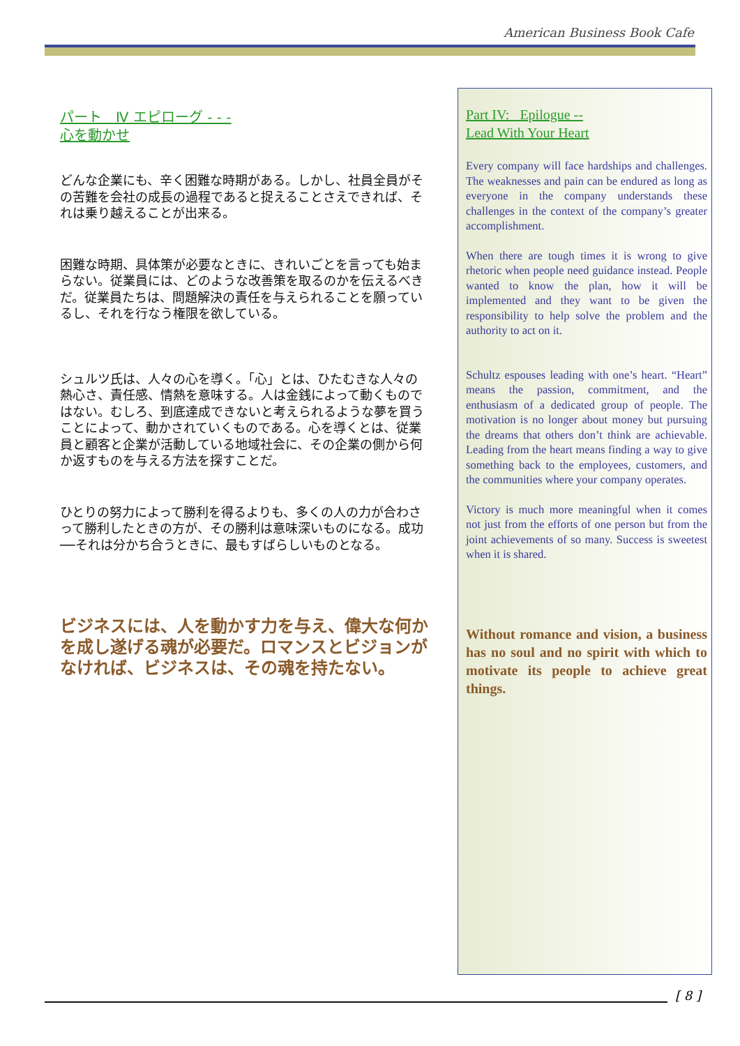American Business Book Cafe
パート　Ⅳ エピローグ - - -
心を動かせ
どんな企業にも、辛く困難な時期がある。しかし、社員全員がその苦難を会社の成長の過程であると捉えることさえできれば、それは乗り越えることが出来る。
困難な時期、具体策が必要なときに、きれいごとを言っても始まらない。従業員には、どのような改善策を取るのかを伝えるべきだ。従業員たちは、問題解決の責任を与えられることを願っているし、それを行なう権限を欲している。
シュルツ氏は、人々の心を導く。「心」とは、ひたむきな人々の熱心さ、責任感、情熱を意味する。人は金銭によって動くものではない。むしろ、到底達成できないと考えられるような夢を買うことによって、動かされていくものである。心を導くとは、従業員と顧客と企業が活動している地域社会に、その企業の側から何か返すものを与える方法を探すことだ。
ひとりの努力によって勝利を得るよりも、多くの人の力が合わさって勝利したときの方が、その勝利は意味深いものになる。成功──それは分かち合うときに、最もすばらしいものとなる。
ビジネスには、人を動かす力を与え、偉大な何かを成し遂げる魂が必要だ。ロマンスとビジョンがなければ、ビジネスは、その魂を持たない。
Part IV: Epilogue --
Lead With Your Heart
Every company will face hardships and challenges. The weaknesses and pain can be endured as long as everyone in the company understands these challenges in the context of the company’s greater accomplishment.
When there are tough times it is wrong to give rhetoric when people need guidance instead. People wanted to know the plan, how it will be implemented and they want to be given the responsibility to help solve the problem and the authority to act on it.
Schultz espouses leading with one’s heart. “Heart” means the passion, commitment, and the enthusiasm of a dedicated group of people. The motivation is no longer about money but pursuing the dreams that others don’t think are achievable. Leading from the heart means finding a way to give something back to the employees, customers, and the communities where your company operates.
Victory is much more meaningful when it comes not just from the efforts of one person but from the joint achievements of so many. Success is sweetest when it is shared.
Without romance and vision, a business has no soul and no spirit with which to motivate its people to achieve great things.
[ 8 ]